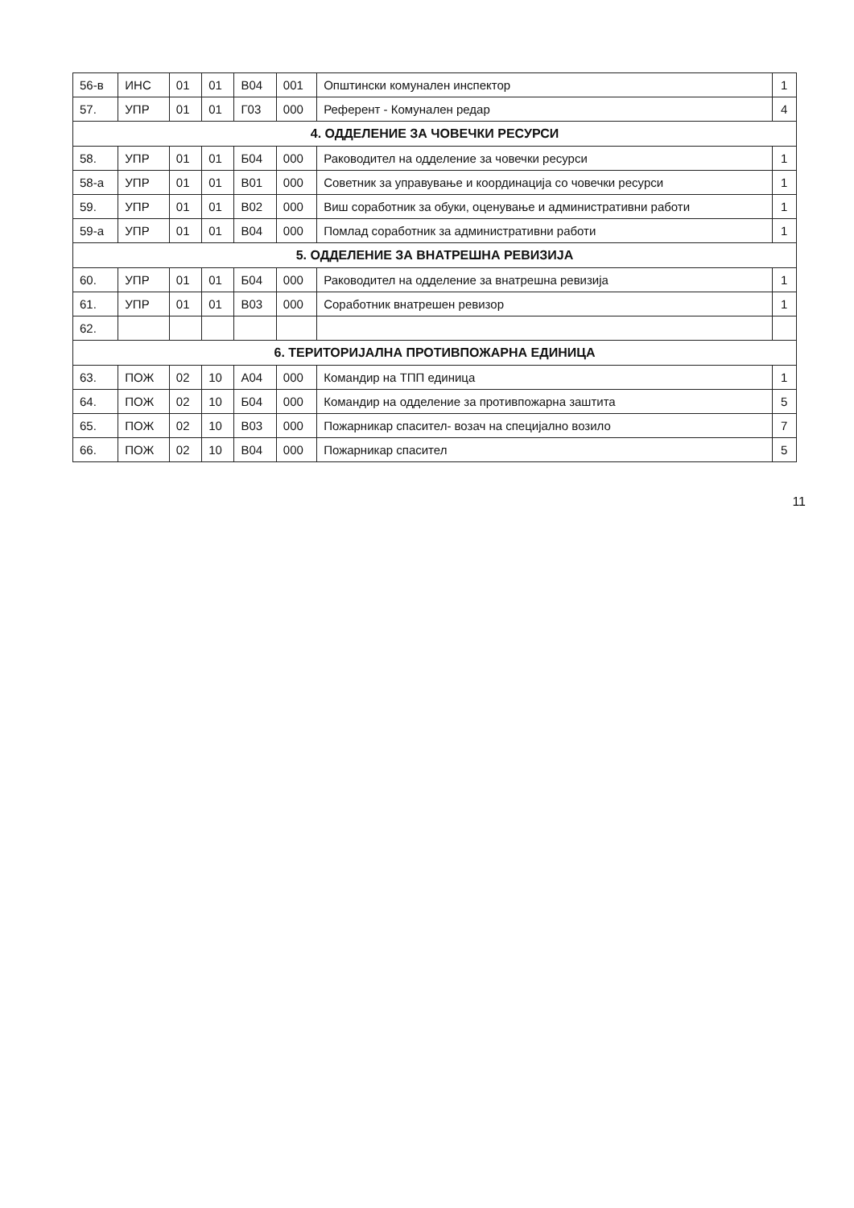| 56-в | ИНС | 01 | 01 | В04 | 001 | Општински комунален инспектор | 1 |
| 57. | УПР | 01 | 01 | Г03 | 000 | Референт - Комунален редар | 4 |
| 4. ОДДЕЛЕНИЕ ЗА ЧОВЕЧКИ РЕСУРСИ | | | | | | | |
| 58. | УПР | 01 | 01 | Б04 | 000 | Раководител на одделение за човечки ресурси | 1 |
| 58-а | УПР | 01 | 01 | В01 | 000 | Советник за управување и координација со човечки ресурси | 1 |
| 59. | УПР | 01 | 01 | В02 | 000 | Виш соработник за обуки, оценување и административни работи | 1 |
| 59-а | УПР | 01 | 01 | В04 | 000 | Помлад соработник за административни работи | 1 |
| 5. ОДДЕЛЕНИЕ ЗА ВНАТРЕШНА РЕВИЗИЈА | | | | | | | |
| 60. | УПР | 01 | 01 | Б04 | 000 | Раководител на одделение за внатрешна ревизија | 1 |
| 61. | УПР | 01 | 01 | В03 | 000 | Соработник внатрешен ревизор | 1 |
| 62. | | | | | | | |
| 6. ТЕРИТОРИЈАЛНА ПРОТИВПОЖАРНА ЕДИНИЦА | | | | | | | |
| 63. | ПОЖ | 02 | 10 | А04 | 000 | Командир на ТПП единица | 1 |
| 64. | ПОЖ | 02 | 10 | Б04 | 000 | Командир на одделение за противпожарна заштита | 5 |
| 65. | ПОЖ | 02 | 10 | В03 | 000 | Пожарникар спасител- возач на специјално возило | 7 |
| 66. | ПОЖ | 02 | 10 | В04 | 000 | Пожарникар спасител | 5 |
11